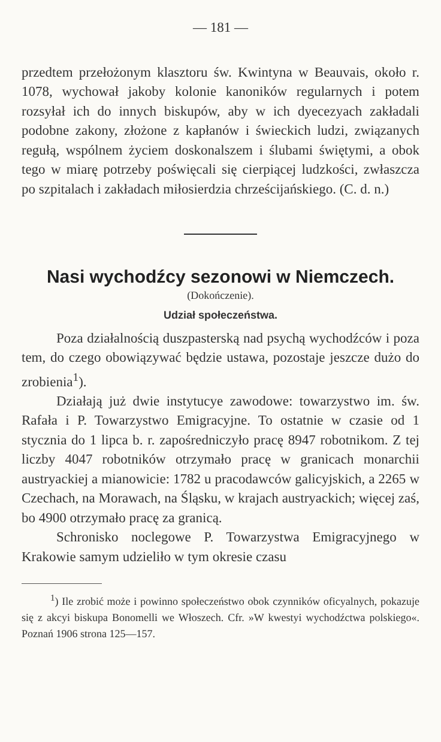— 181 —
przedtem przełożonym klasztoru św. Kwintyna w Beauvais, około r. 1078, wychował jakoby kolonie kanoników regularnych i potem rozsyłał ich do innych biskupów, aby w ich dyecezyach zakładali podobne zakony, złożone z kapłanów i świeckich ludzi, związanych regułą, wspólnem życiem doskonalszem i ślubami świętymi, a obok tego w miarę potrzeby poświęcali się cierpiącej ludzkości, zwłaszcza po szpitalach i zakładach miłosierdzia chrześcijańskiego. (C. d. n.)
Nasi wychodźcy sezonowi w Niemczech.
(Dokończenie).
Udział społeczeństwa.
Poza działalnością duszpasterską nad psychą wychodźców i poza tem, do czego obowiązywać będzie ustawa, pozostaje jeszcze dużo do zrobienia<sup>1</sup>).
Działają już dwie instytucye zawodowe: towarzystwo im. św. Rafała i P. Towarzystwo Emigracyjne. To ostatnie w czasie od 1 stycznia do 1 lipca b. r. zapośredniczyło pracę 8947 robotnikom. Z tej liczby 4047 robotników otrzymało pracę w granicach monarchii austryackiej a mianowicie: 1782 u pracodawców galicyjskich, a 2265 w Czechach, na Morawach, na Śląsku, w krajach austryackich; więcej zaś, bo 4900 otrzymało pracę za granicą.
Schronisko noclegowe P. Towarzystwa Emigracyjnego w Krakowie samym udzieliło w tym okresie czasu
<sup>1</sup>) Ile zrobić może i powinno społeczeństwo obok czynników oficyalnych, pokazuje się z akcyi biskupa Bonomelli we Włoszech. Cfr. »W kwestyi wychodźctwa polskiego«. Poznań 1906 strona 125—157.